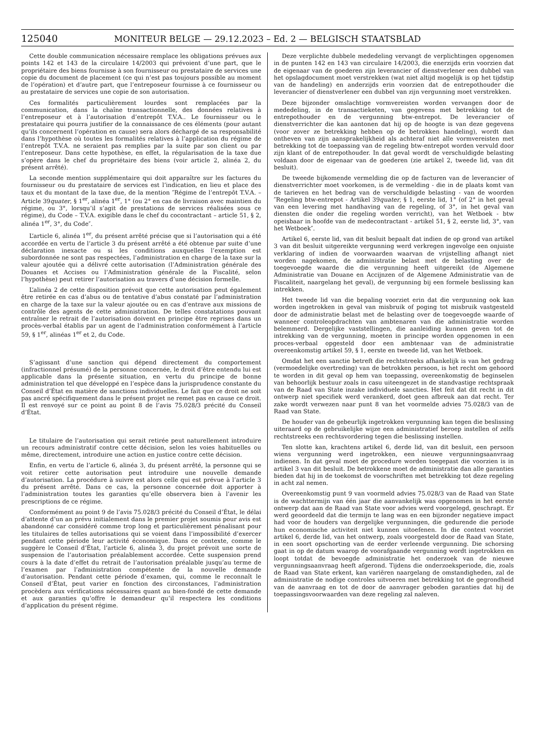125040 MONITEUR BELGE — 29.12.2023 – Ed. 2 — BELGISCH STAATSBLAD
Cette double communication nécessaire remplace les obligations prévues aux points 142 et 143 de la circulaire 14/2003 qui prévoient d’une part, que le propriétaire des biens fournisse à son fournisseur ou prestataire de services une copie du document de placement (ce qui n’est pas toujours possible au moment de l’opération) et d’autre part, que l’entreposeur fournisse à ce fournisseur ou au prestataire de services une copie de son autorisation.
Ces formalités particulièrement lourdes sont remplacées par la communication, dans la chaîne transactionnelle, des données relatives à l’entreposeur et à l’autorisation d’entrepôt T.V.A.. Le fournisseur ou le prestataire qui pourra justifier de la connaissance de ces éléments (pour autant qu’ils concernent l’opération en cause) sera alors déchargé de sa responsabilité dans l’hypothèse où toutes les formalités relatives à l’application du régime de l’entrepôt T.V.A. ne seraient pas remplies par la suite par son client ou par l’entreposeur. Dans cette hypothèse, en effet, la régularisation de la taxe due s’opère dans le chef du propriétaire des biens (voir article 2, alinéa 2, du présent arrêté).
La seconde mention supplémentaire qui doit apparaître sur les factures du fournisseur ou du prestataire de services est l’indication, en lieu et place des taux et du montant de la taxe due, de la mention ″Régime de l’entrepôt T.V.A. – Article 39quater, § 1<sup>er</sup>, alinéa 1<sup>er</sup>, 1° (ou 2° en cas de livraison avec maintien du régime, ou 3°, lorsqu’il s’agit de prestations de services réalisées sous ce régime), du Code – T.V.A. exigible dans le chef du cocontractant – article 51, § 2, alinéa 1<sup>er</sup>, 3°, du Code″.
L’article 6, alinéa 1<sup>er</sup>, du présent arrêté précise que si l’autorisation qui a été accordée en vertu de l’article 3 du présent arrêté a été obtenue par suite d’une déclaration inexacte ou si les conditions auxquelles l’exemption est subordonnée ne sont pas respectées, l’administration en charge de la taxe sur la valeur ajoutée qui a délivré cette autorisation (l’Administration générale des Douanes et Accises ou l’Administration générale de la Fiscalité, selon l’hypothèse) peut retirer l’autorisation au travers d’une décision formelle.
L’alinéa 2 de cette disposition prévoit que cette autorisation peut également être retirée en cas d’abus ou de tentative d’abus constaté par l’administration en charge de la taxe sur la valeur ajoutée ou en cas d’entrave aux missions de contrôle des agents de cette administration. De telles constatations pouvant entraîner le retrait de l’autorisation doivent en principe être reprises dans un procès-verbal établis par un agent de l’administration conformément à l’article 59, § 1<sup>er</sup>, alinéas 1<sup>er</sup> et 2, du Code.
S’agissant d’une sanction qui dépend directement du comportement (infractionnel présumé) de la personne concernée, le droit d’être entendu lui est applicable dans la présente situation, en vertu du principe de bonne administration tel que développé en l’espèce dans la jurisprudence constante du Conseil d’État en matière de sanctions individuelles. Le fait que ce droit ne soit pas ancré spécifiquement dans le présent projet ne remet pas en cause ce droit. Il est renvoyé sur ce point au point 8 de l’avis 75.028/3 précité du Conseil d’État.
Le titulaire de l’autorisation qui serait retirée peut naturellement introduire un recours administratif contre cette décision, selon les voies habituelles ou même, directement, introduire une action en justice contre cette décision.
Enfin, en vertu de l’article 6, alinéa 3, du présent arrêté, la personne qui se voit retirer cette autorisation peut introduire une nouvelle demande d’autorisation. La procédure à suivre est alors celle qui est prévue à l’article 3 du présent arrêté. Dans ce cas, la personne concernée doit apporter à l’administration toutes les garanties qu’elle observera bien à l’avenir les prescriptions de ce régime.
Conformément au point 9 de l’avis 75.028/3 précité du Conseil d’État, le délai d’attente d’un an prévu initialement dans le premier projet soumis pour avis est abandonné car considéré comme trop long et particulièrement pénalisant pour les titulaires de telles autorisations qui se voient dans l’impossibilité d’exercer pendant cette période leur activité économique. Dans ce contexte, comme le suggère le Conseil d’État, l’article 6, alinéa 3, du projet prévoit une sorte de suspension de l’autorisation préalablement accordée. Cette suspension prend cours à la date d’effet du retrait de l’autorisation préalable jusqu’au terme de l’examen par l’administration compétente de la nouvelle demande d’autorisation. Pendant cette période d’examen, qui, comme le reconnaît le Conseil d’État, peut varier en fonction des circonstances, l’administration procèdera aux vérifications nécessaires quant au bien-fondé de cette demande et aux garanties qu’offre le demandeur qu’il respectera les conditions d’application du présent régime.
Deze verplichte dubbele mededeling vervangt de verplichtingen opgenomen in de punten 142 en 143 van circulaire 14/2003, die enerzijds erin voorzien dat de eigenaar van de goederen zijn leverancier of dienstverlener een dubbel van het opslagdocument moet verstrekken (wat niet altijd mogelijk is op het tijdstip van de handeling) en anderzijds erin voorzien dat de entrepothouder die leverancier of dienstverlener een dubbel van zijn vergunning moet verstrekken.
Deze bijzonder omslachtige vormvereisten worden vervangen door de mededeling, in de transactieketen, van gegevens met betrekking tot de entrepothouder en de vergunning btw-entrepot. De leverancier of dienstverrichter die kan aantonen dat hij op de hoogte is van deze gegevens (voor zover ze betrekking hebben op de betrokken handeling), wordt dan ontheven van zijn aansprakelijkheid als achteraf niet alle vormvereisten met betrekking tot de toepassing van de regeling btw-entrepot worden vervuld door zijn klant of de entrepothouder. In dat geval wordt de verschuldigde belasting voldaan door de eigenaar van de goederen (zie artikel 2, tweede lid, van dit besluit).
De tweede bijkomende vermelding die op de facturen van de leverancier of dienstverrichter moet voorkomen, is de vermelding - die in de plaats komt van de tarieven en het bedrag van de verschuldigde belasting - van de woorden ″Regeling btw-entrepot - Artikel 39quater, § 1, eerste lid, 1° (of 2° in het geval van een levering met handhaving van de regeling, of 3°, in het geval van diensten die onder die regeling worden verricht), van het Wetboek - btw opeisbaar in hoofde van de medecontractant - artikel 51, § 2, eerste lid, 3°, van het Wetboek″.
Artikel 6, eerste lid, van dit besluit bepaalt dat indien de op grond van artikel 3 van dit besluit uitgereikte vergunning werd verkregen ingevolge een onjuiste verklaring of indien de voorwaarden waarvan de vrijstelling afhangt niet worden nagekomen, de administratie belast met de belasting over de toegevoegde waarde die die vergunning heeft uitgereikt (de Algemene Administratie van Douane en Accijnzen of de Algemene Administratie van de Fiscaliteit, naargelang het geval), de vergunning bij een formele beslissing kan intrekken.
Het tweede lid van die bepaling voorziet erin dat die vergunning ook kan worden ingetrokken in geval van misbruik of poging tot misbruik vastgesteld door de administratie belast met de belasting over de toegevoegde waarde of wanneer controleopdrachten van ambtenaren van die administratie worden belemmerd. Dergelijke vaststellingen, die aanleiding kunnen geven tot de intrekking van de vergunning, moeten in principe worden opgenomen in een proces-verbaal opgesteld door een ambtenaar van de administratie overeenkomstig artikel 59, § 1, eerste en tweede lid, van het Wetboek.
Omdat het een sanctie betreft die rechtstreeks afhankelijk is van het gedrag (vermoedelijke overtreding) van de betrokken persoon, is het recht om gehoord te worden in dit geval op hem van toepassing, overeenkomstig de beginselen van behoorlijk bestuur zoals in casu uiteengezet in de standvastige rechtspraak van de Raad van State inzake individuele sancties. Het feit dat dit recht in dit ontwerp niet specifiek werd verankerd, doet geen afbreuk aan dat recht. Ter zake wordt verwezen naar punt 8 van het voormelde advies 75.028/3 van de Raad van State.
De houder van de gebeurlijk ingetrokken vergunning kan tegen die beslissing uiteraard op de gebruikelijke wijze een administratief beroep instellen of zelfs rechtstreeks een rechtsvordering tegen die beslissing instellen.
Ten slotte kan, krachtens artikel 6, derde lid, van dit besluit, een persoon wiens vergunning werd ingetrokken, een nieuwe vergunningsaanvraag indienen. In dat geval moet de procedure worden toegepast die voorzien is in artikel 3 van dit besluit. De betrokkene moet de administratie dan alle garanties bieden dat hij in de toekomst de voorschriften met betrekking tot deze regeling in acht zal nemen.
Overeenkomstig punt 9 van voormeld advies 75.028/3 van de Raad van State is de wachttermijn van één jaar die aanvankelijk was opgenomen in het eerste ontwerp dat aan de Raad van State voor advies werd voorgelegd, geschrapt. Er werd geoordeeld dat die termijn te lang was en een bijzonder negatieve impact had voor de houders van dergelijke vergunningen, die gedurende die periode hun economische activiteit niet kunnen uitoefenen. In die context voorziet artikel 6, derde lid, van het ontwerp, zoals voorgesteld door de Raad van State, in een soort opschorting van de eerder verleende vergunning. Die schorsing gaat in op de datum waarop de voorafgaande vergunning wordt ingetrokken en loopt totdat de bevoegde administratie het onderzoek van de nieuwe vergunningsaanvraag heeft afgerond. Tijdens die onderzoeksperiode, die, zoals de Raad van State erkent, kan variëren naargelang de omstandigheden, zal de administratie de nodige controles uitvoeren met betrekking tot de gegrondheid van de aanvraag en tot de door de aanvrager geboden garanties dat hij de toepassingsvoorwaarden van deze regeling zal naleven.